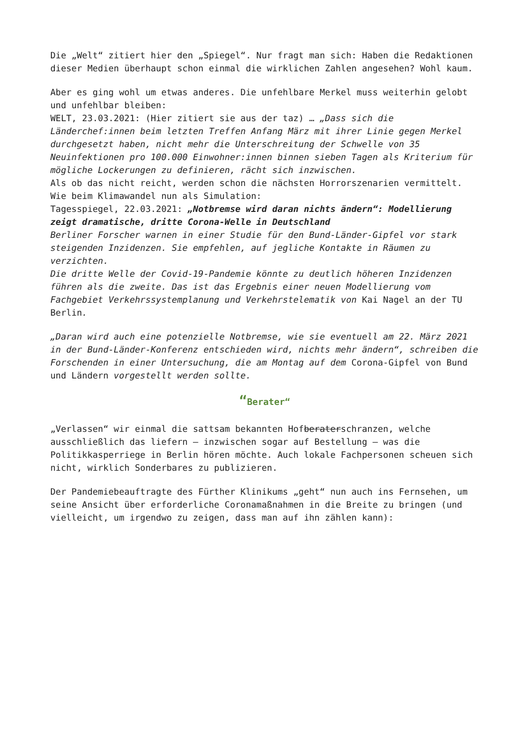Die „Welt“ zitiert hier den „Spiegel“. Nur fragt man sich: Haben die Redaktionen dieser Medien überhaupt schon einmal die wirklichen Zahlen angesehen? Wohl kaum.
Aber es ging wohl um etwas anderes. Die unfehlbare Merkel muss weiterhin gelobt und unfehlbar bleiben:
WELT, 23.03.2021: (Hier zitiert sie aus der taz) … „Dass sich die Länderchef:innen beim letzten Treffen Anfang März mit ihrer Linie gegen Merkel durchgesetzt haben, nicht mehr die Unterschreitung der Schwelle von 35 Neuinfektionen pro 100.000 Einwohner:innen binnen sieben Tagen als Kriterium für mögliche Lockerungen zu definieren, rächt sich inzwischen.
Als ob das nicht reicht, werden schon die nächsten Horrorszenarien vermittelt. Wie beim Klimawandel nun als Simulation:
Tagesspiegel, 22.03.2021: „Notbremse wird daran nichts ändern“: Modellierung zeigt dramatische, dritte Corona-Welle in Deutschland
Berliner Forscher warnen in einer Studie für den Bund-Länder-Gipfel vor stark steigenden Inzidenzen. Sie empfehlen, auf jegliche Kontakte in Räumen zu verzichten.
Die dritte Welle der Covid-19-Pandemie könnte zu deutlich höheren Inzidenzen führen als die zweite. Das ist das Ergebnis einer neuen Modellierung vom Fachgebiet Verkehrssystemplanung und Verkehrstelematik von Kai Nagel an der TU Berlin.
„Daran wird auch eine potenzielle Notbremse, wie sie eventuell am 22. März 2021 in der Bund-Länder-Konferenz entschieden wird, nichts mehr ändern“, schreiben die Forschenden in einer Untersuchung, die am Montag auf dem Corona-Gipfel von Bund und Ländern vorgestellt werden sollte.
“Berater“
„Verlassen“ wir einmal die sattsam bekannten Hofberaterschranzen, welche ausschließlich das liefern – inzwischen sogar auf Bestellung – was die Politikkasperriege in Berlin hören möchte. Auch lokale Fachpersonen scheuen sich nicht, wirklich Sonderbares zu publizieren.
Der Pandemiebeauftragte des Fürther Klinikums „geht“ nun auch ins Fernsehen, um seine Ansicht über erforderliche Coronamaßnahmen in die Breite zu bringen (und vielleicht, um irgendwo zu zeigen, dass man auf ihn zählen kann):